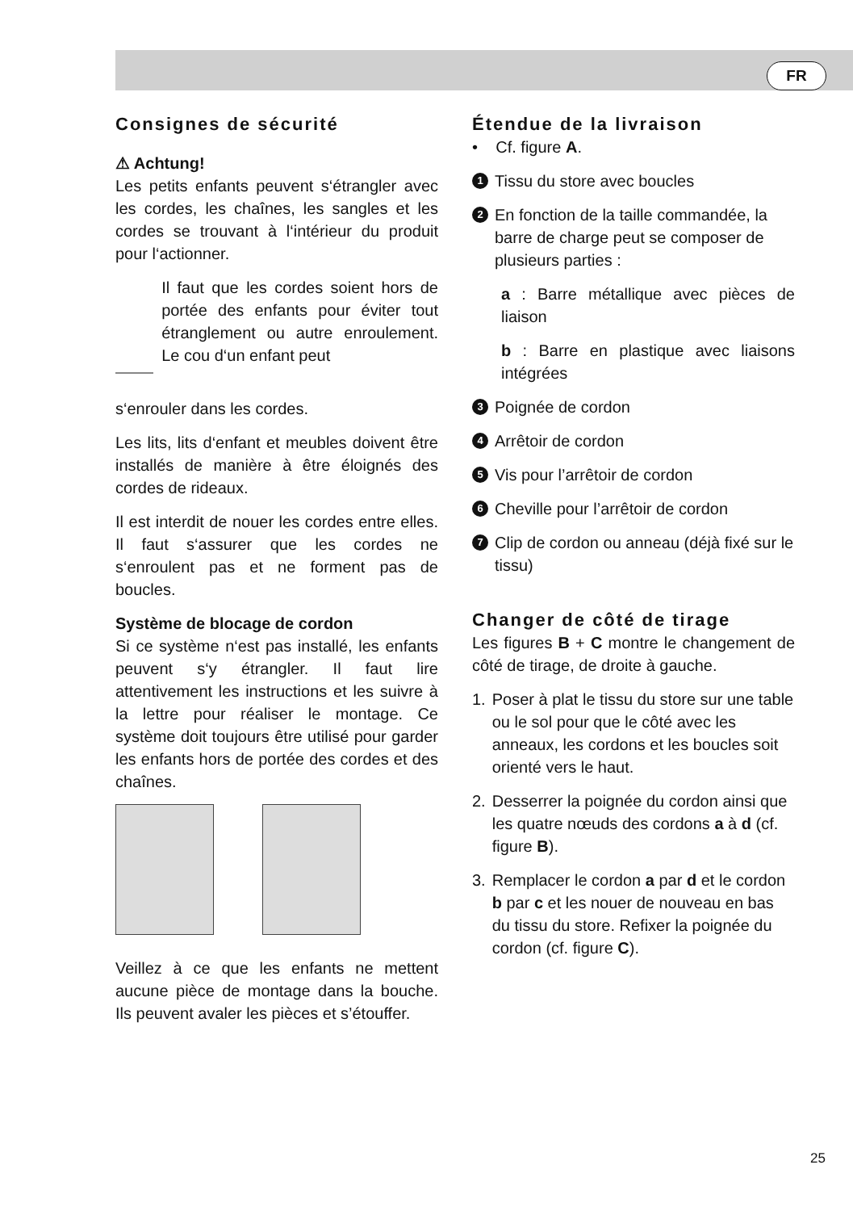FR
Consignes de sécurité
⚠ Achtung!
Les petits enfants peuvent s‘étrangler avec les cordes, les chaînes, les sangles et les cordes se trouvant à l‘intérieur du produit pour l‘actionner.
Il faut que les cordes soient hors de portée des enfants pour éviter tout étranglement ou autre enroulement. Le cou d‘un enfant peut
s‘enrouler dans les cordes.
Les lits, lits d‘enfant et meubles doivent être installés de manière à être éloignés des cordes de rideaux.
Il est interdit de nouer les cordes entre elles. Il faut s‘assurer que les cordes ne s‘enroulent pas et ne forment pas de boucles.
Système de blocage de cordon
Si ce système n‘est pas installé, les enfants peuvent s‘y étrangler. Il faut lire attentivement les instructions et les suivre à la lettre pour réaliser le montage. Ce système doit toujours être utilisé pour garder les enfants hors de portée des cordes et des chaînes.
Veillez à ce que les enfants ne mettent aucune pièce de montage dans la bouche. Ils peuvent avaler les pièces et s’étouffer.
Étendue de la livraison
• Cf. figure A.
1 Tissu du store avec boucles
2 En fonction de la taille commandée, la barre de charge peut se composer de plusieurs parties :
a : Barre métallique avec pièces de liaison
b : Barre en plastique avec liaisons intégrées
3 Poignée de cordon
4 Arrêtoir de cordon
5 Vis pour l’arrêtoir de cordon
6 Cheville pour l’arrêtoir de cordon
7 Clip de cordon ou anneau (déjà fixé sur le tissu)
Changer de côté de tirage
Les figures B + C montre le changement de côté de tirage, de droite à gauche.
1. Poser à plat le tissu du store sur une table ou le sol pour que le côté avec les anneaux, les cordons et les boucles soit orienté vers le haut.
2. Desserrer la poignée du cordon ainsi que les quatre nœuds des cordons a à d (cf. figure B).
3. Remplacer le cordon a par d et le cordon b par c et les nouer de nouveau en bas du tissu du store. Refixer la poignée du cordon (cf. figure C).
25